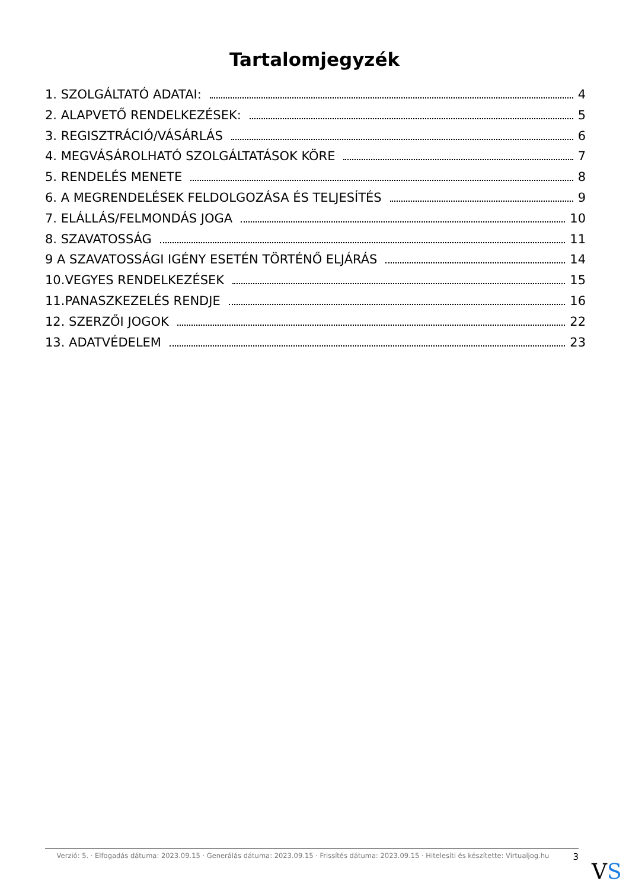Tartalomjegyzék
1. SZOLGÁLTATÓ ADATAI: 4
2. ALAPVETŐ RENDELKEZÉSEK: 5
3. REGISZTRÁCIÓ/VÁSÁRLÁS 6
4. MEGVÁSÁROLHATÓ SZOLGÁLTATÁSOK KÖRE 7
5. RENDELÉS MENETE 8
6. A MEGRENDELÉSEK FELDOLGOZÁSA ÉS TELJESÍTÉS 9
7. ELÁLLÁS/FELMONDÁS JOGA 10
8. SZAVATOSSÁG 11
9 A SZAVATOSSÁGI IGÉNY ESETÉN TÖRTÉNŐ ELJÁRÁS 14
10.VEGYES RENDELKEZÉSEK 15
11.PANASZKEZELÉS RENDJE 16
12. SZERZŐI JOGOK 22
13. ADATVÉDELEM 23
Verzió: 5. · Elfogadás dátuma: 2023.09.15 · Generálás dátuma: 2023.09.15 · Frissítés dátuma: 2023.09.15 · Hitelesíti és készítette: Virtualjog.hu
3
VS